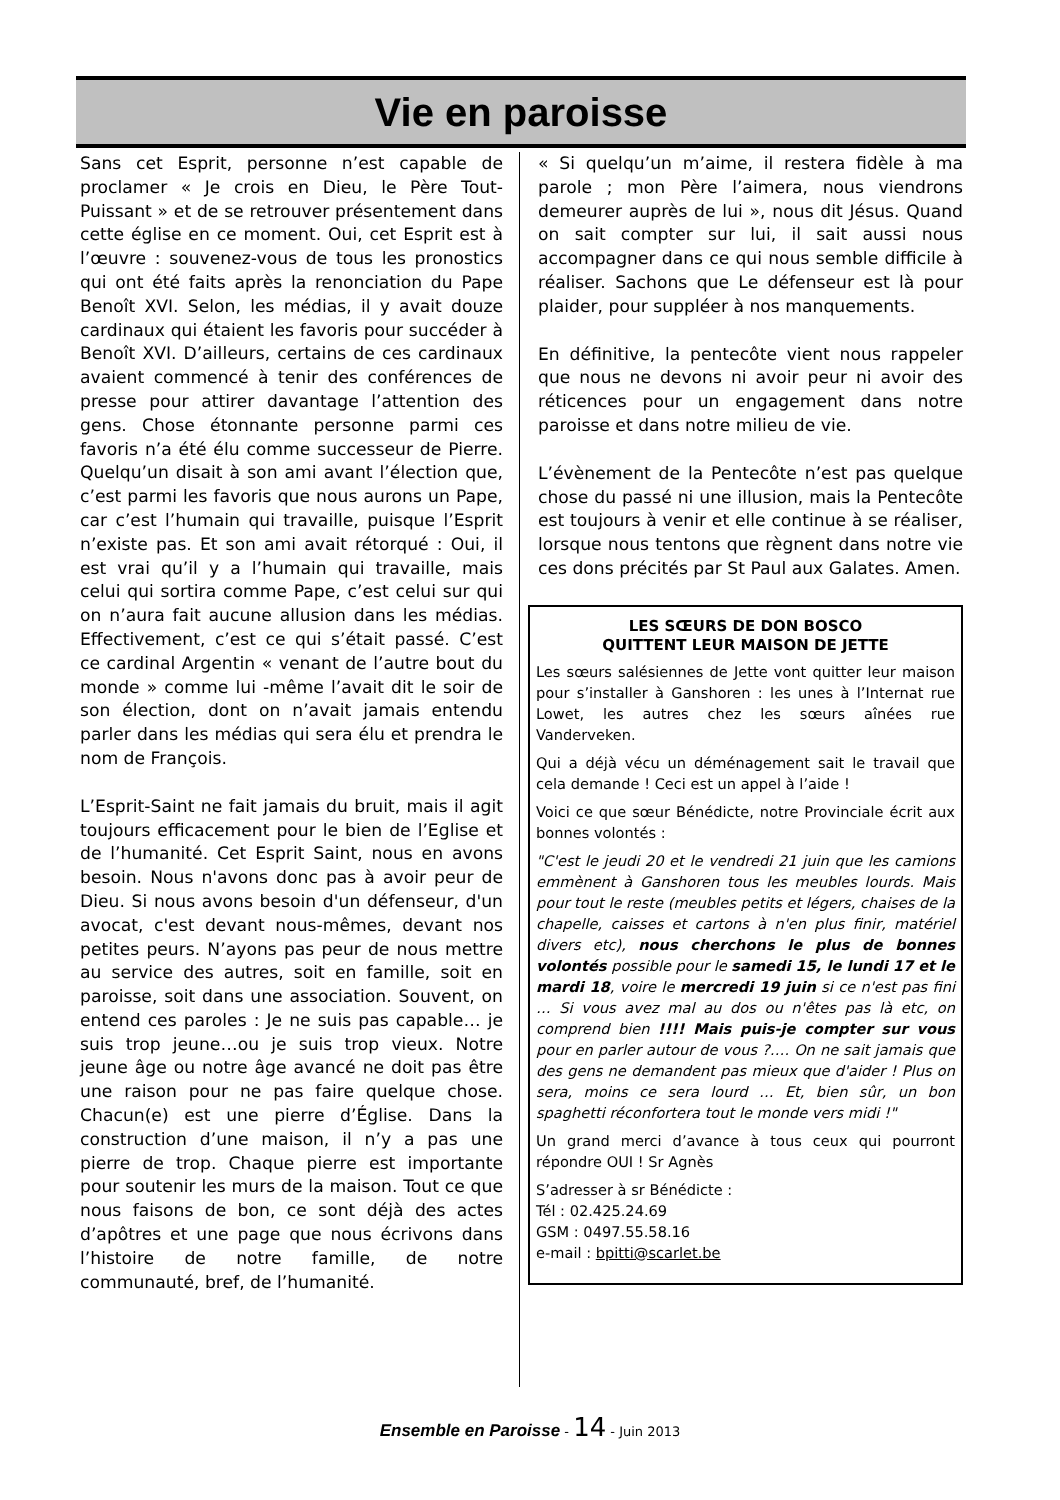Vie en paroisse
Sans cet Esprit, personne n’est capable de proclamer « Je crois en Dieu, le Père Tout-Puissant » et de se retrouver présentement dans cette église en ce moment. Oui, cet Esprit est à l’œuvre : souvenez-vous de tous les pronostics qui ont été faits après la renonciation du Pape Benoît XVI. Selon, les médias, il y avait douze cardinaux qui étaient les favoris pour succéder à Benoît XVI. D’ailleurs, certains de ces cardinaux avaient commencé à tenir des conférences de presse pour attirer davantage l’attention des gens. Chose étonnante personne parmi ces favoris n’a été élu comme successeur de Pierre. Quelqu’un disait à son ami avant l’élection que, c’est parmi les favoris que nous aurons un Pape, car c’est l’humain qui travaille, puisque l’Esprit n’existe pas. Et son ami avait rétorqué : Oui, il est vrai qu’il y a l’humain qui travaille, mais celui qui sortira comme Pape, c’est celui sur qui on n’aura fait aucune allusion dans les médias. Effectivement, c’est ce qui s’était passé. C’est ce cardinal Argentin « venant de l’autre bout du monde » comme lui -même l’avait dit le soir de son élection, dont on n’avait jamais entendu parler dans les médias qui sera élu et prendra le nom de François.
L’Esprit-Saint ne fait jamais du bruit, mais il agit toujours efficacement pour le bien de l’Eglise et de l’humanité. Cet Esprit Saint, nous en avons besoin. Nous n'avons donc pas à avoir peur de Dieu. Si nous avons besoin d'un défenseur, d'un avocat, c'est devant nous-mêmes, devant nos petites peurs. N’ayons pas peur de nous mettre au service des autres, soit en famille, soit en paroisse, soit dans une association. Souvent, on entend ces paroles : Je ne suis pas capable… je suis trop jeune…ou je suis trop vieux. Notre jeune âge ou notre âge avancé ne doit pas être une raison pour ne pas faire quelque chose. Chacun(e) est une pierre d’Église. Dans la construction d’une maison, il n’y a pas une pierre de trop. Chaque pierre est importante pour soutenir les murs de la maison. Tout ce que nous faisons de bon, ce sont déjà des actes d’apôtres et une page que nous écrivons dans l’histoire de notre famille, de notre communauté, bref, de l’humanité.
« Si quelqu’un m’aime, il restera fidèle à ma parole ; mon Père l’aimera, nous viendrons demeurer auprès de lui », nous dit Jésus. Quand on sait compter sur lui, il sait aussi nous accompagner dans ce qui nous semble difficile à réaliser. Sachons que Le défenseur est là pour plaider, pour suppléer à nos manquements.
En définitive, la pentecôte vient nous rappeler que nous ne devons ni avoir peur ni avoir des réticences pour un engagement dans notre paroisse et dans notre milieu de vie.
L’évènement de la Pentecôte n’est pas quelque chose du passé ni une illusion, mais la Pentecôte est toujours à venir et elle continue à se réaliser, lorsque nous tentons que règnent dans notre vie ces dons précités par St Paul aux Galates. Amen.
LES SŒURS DE DON BOSCO
QUITTENT LEUR MAISON DE JETTE
Les sœurs salésiennes de Jette vont quitter leur maison pour s’installer à Ganshoren : les unes à l’Internat rue Lowet, les autres chez les sœurs aînées rue Vanderveken.
Qui a déjà vécu un déménagement sait le travail que cela demande ! Ceci est un appel à l’aide !
Voici ce que sœur Bénédicte, notre Provinciale écrit aux bonnes volontés :
"C'est le jeudi 20 et le vendredi 21 juin que les camions emmènent à Ganshoren tous les meubles lourds. Mais pour tout le reste (meubles petits et légers, chaises de la chapelle, caisses et cartons à n'en plus finir, matériel divers etc), nous cherchons le plus de bonnes volontés possible pour le samedi 15, le lundi 17 et le mardi 18, voire le mercredi 19 juin si ce n'est pas fini … Si vous avez mal au dos ou n'êtes pas là etc, on comprend bien !!!! Mais puis-je compter sur vous pour en parler autour de vous ?…. On ne sait jamais que des gens ne demandent pas mieux que d'aider ! Plus on sera, moins ce sera lourd … Et, bien sûr, un bon spaghetti réconfortera tout le monde vers midi !"
Un grand merci d’avance à tous ceux qui pourront répondre OUI ! Sr Agnès
S’adresser à sr Bénédicte :
Tél : 02.425.24.69
GSM : 0497.55.58.16
e-mail : bpitti@scarlet.be
Ensemble en Paroisse - 14 - Juin 2013